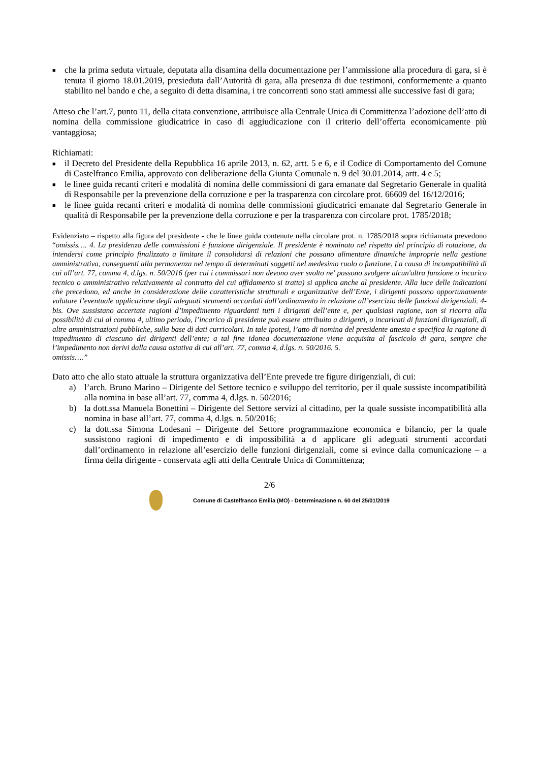■ che la prima seduta virtuale, deputata alla disamina della documentazione per l’ammissione alla procedura di gara, si è tenuta il giorno 18.01.2019, presieduta dall’Autorità di gara, alla presenza di due testimoni, conformemente a quanto stabilito nel bando e che, a seguito di detta disamina, i tre concorrenti sono stati ammessi alle successive fasi di gara;
Atteso che l’art.7, punto 11, della citata convenzione, attribuisce alla Centrale Unica di Committenza l’adozione dell’atto di nomina della commissione giudicatrice in caso di aggiudicazione con il criterio dell’offerta economicamente più vantaggiosa;
Richiamati:
■ il Decreto del Presidente della Repubblica 16 aprile 2013, n. 62, artt. 5 e 6, e il Codice di Comportamento del Comune di Castelfranco Emilia, approvato con deliberazione della Giunta Comunale n. 9 del 30.01.2014, artt. 4 e 5;
■ le linee guida recanti criteri e modalità di nomina delle commissioni di gara emanate dal Segretario Generale in qualità di Responsabile per la prevenzione della corruzione e per la trasparenza con circolare prot. 66609 del 16/12/2016;
■ le linee guida recanti criteri e modalità di nomina delle commissioni giudicatrici emanate dal Segretario Generale in qualità di Responsabile per la prevenzione della corruzione e per la trasparenza con circolare prot. 1785/2018;
Evidenziato – rispetto alla figura del presidente - che le linee guida contenute nella circolare prot. n. 1785/2018 sopra richiamata prevedono “omissis…. 4. La presidenza delle commissioni è funzione dirigenziale. Il presidente è nominato nel rispetto del principio di rotazione, da intendersi come principio finalizzato a limitare il consolidarsi di relazioni che possano alimentare dinamiche improprie nella gestione amministrativa, conseguenti alla permanenza nel tempo di determinati soggetti nel medesimo ruolo o funzione. La causa di incompatibilità di cui all’art. 77, comma 4, d.lgs. n. 50/2016 (per cui i commissari non devono aver svolto ne' possono svolgere alcun'altra funzione o incarico tecnico o amministrativo relativamente al contratto del cui affidamento si tratta) si applica anche al presidente. Alla luce delle indicazioni che precedono, ed anche in considerazione delle caratteristiche strutturali e organizzative dell’Ente, i dirigenti possono opportunamente valutare l’eventuale applicazione degli adeguati strumenti accordati dall’ordinamento in relazione all’esercizio delle funzioni dirigenziali. 4-bis. Ove sussistano accertate ragioni d’impedimento riguardanti tutti i dirigenti dell’ente e, per qualsiasi ragione, non si ricorra alla possibilità di cui al comma 4, ultimo periodo, l’incarico di presidente può essere attribuito a dirigenti, o incaricati di funzioni dirigenziali, di altre amministrazioni pubbliche, sulla base di dati curricolari. In tale ipotesi, l’atto di nomina del presidente attesta e specifica la ragione di impedimento di ciascuno dei dirigenti dell’ente; a tal fine idonea documentazione viene acquisita al fascicolo di gara, sempre che l’impedimento non derivi dalla causa ostativa di cui all’art. 77, comma 4, d.lgs. n. 50/2016. 5.
omissis….”
Dato atto che allo stato attuale la struttura organizzativa dell’Ente prevede tre figure dirigenziali, di cui:
a) l’arch. Bruno Marino – Dirigente del Settore tecnico e sviluppo del territorio, per il quale sussiste incompatibilità alla nomina in base all’art. 77, comma 4, d.lgs. n. 50/2016;
b) la dott.ssa Manuela Bonettini – Dirigente del Settore servizi al cittadino, per la quale sussiste incompatibilità alla nomina in base all’art. 77, comma 4, d.lgs. n. 50/2016;
c) la dott.ssa Simona Lodesani – Dirigente del Settore programmazione economica e bilancio, per la quale sussistono ragioni di impedimento e di impossibilità a d applicare gli adeguati strumenti accordati dall’ordinamento in relazione all’esercizio delle funzioni dirigenziali, come si evince dalla comunicazione – a firma della dirigente - conservata agli atti della Centrale Unica di Committenza;
2/6
Comune di Castelfranco Emilia (MO) - Determinazione n. 60 del 25/01/2019